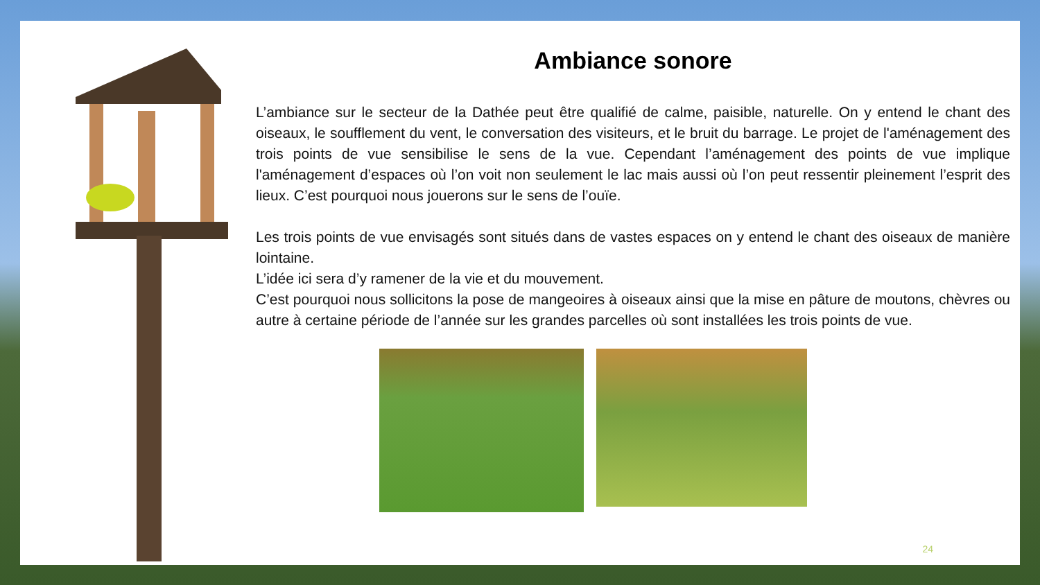Ambiance sonore
L’ambiance sur le secteur de la Dathée peut être qualifié de calme, paisible, naturelle. On y entend le chant des oiseaux, le soufflement du vent, le conversation des visiteurs, et le bruit du barrage. Le projet de l'aménagement des trois points de vue sensibilise le sens de la vue. Cependant l’aménagement des points de vue implique l'aménagement d’espaces où l’on voit non seulement le lac mais aussi où l’on peut ressentir pleinement l’esprit des lieux. C’est pourquoi nous jouerons sur le sens de l’ouïe.
Les trois points de vue envisagés sont situés dans de vastes espaces on y entend le chant des oiseaux de manière lointaine.
L’idée ici sera d’y ramener de la vie et du mouvement.
C’est pourquoi nous sollicitons la pose de mangeoires à oiseaux ainsi que la mise en pâture de moutons, chèvres ou autre à certaine période de l’année sur les grandes parcelles où sont installées les trois points de vue.
24